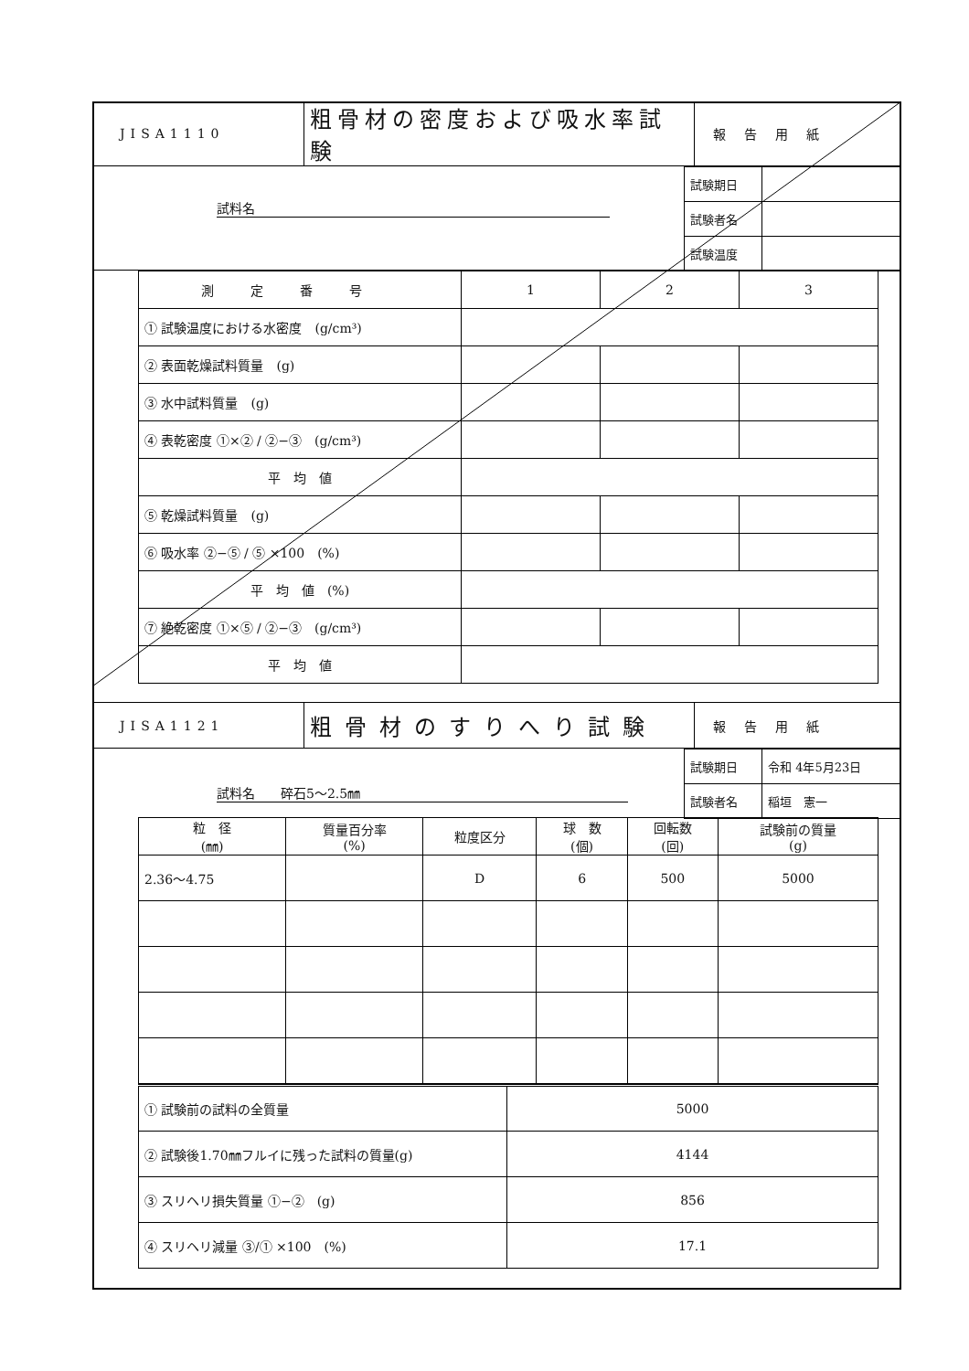| JISA1110 | 粗骨材の密度および吸水率試験 | 報告用紙 |
試料名
| 試験期日 | |
| 試験者名 | |
| 試験温度 | |
| 測定番号 | 1 | 2 | 3 |
| ① 試験温度における水密度 (g/cm³) | | | |
| ② 表面乾燥試料質量 (g) | | | |
| ③ 水中試料質量 (g) | | | |
| ④ 表乾密度 ①×② / ②−③ (g/cm³) | | | |
| 平 均 値 | | | |
| ⑤ 乾燥試料質量 (g) | | | |
| ⑥ 吸水率 ②−⑤ / ⑤ ×100 (%) | | | |
| 平 均 値 (%) | | | |
| ⑦ 絶乾密度 ①×⑤ / ②−③ (g/cm³) | | | |
| 平 均 値 | | | |
| JISA1121 | 粗骨材のすりへり試験 | 報告用紙 |
試料名　　碎石5～2.5㎜
| 試験期日 | 令和 4年5月23日 |
| 試験者名 | 稲垣 憲一 |
| 粒 径 (㎜) | 質量百分率 (%) | 粒度区分 | 球 数 (個) | 回転数 (回) | 試験前の質量 (g) |
| 2.36～4.75 | | D | 6 | 500 | 5000 |
| ① 試験前の試料の全質量 | 5000 |
| ② 試験後1.70㎜フルイに残った試料の質量(g) | 4144 |
| ③ スリヘリ損失質量 ①−② (g) | 856 |
| ④ スリヘリ減量 ③/① ×100 (%) | 17.1 |